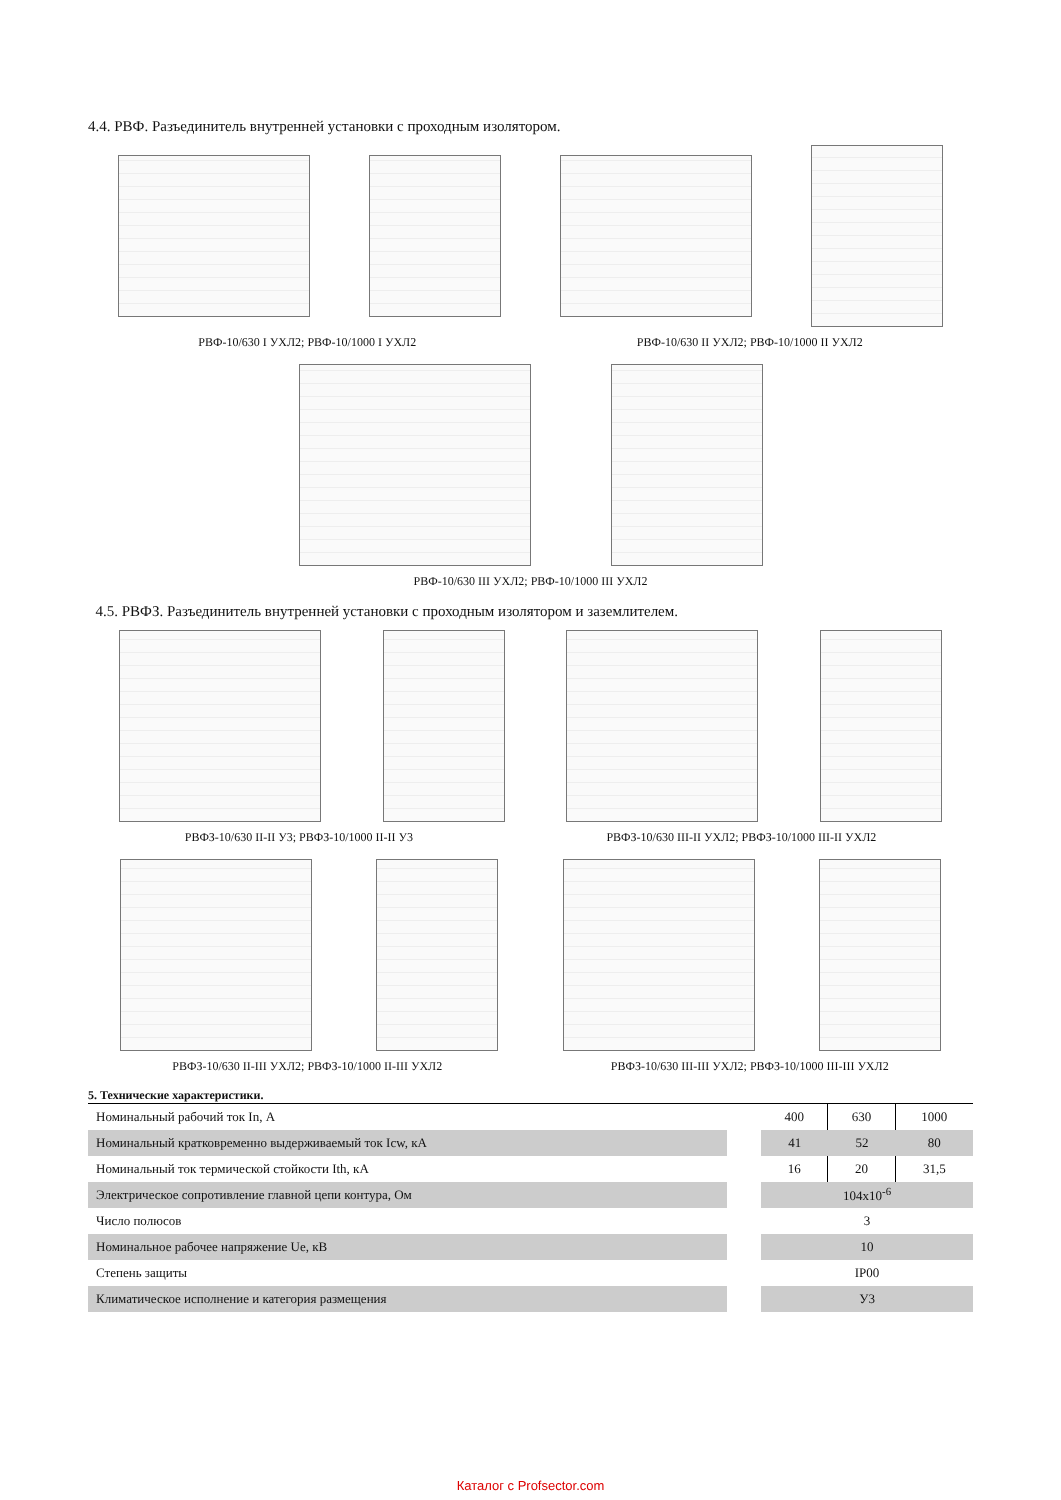4.4. РВФ. Разъединитель внутренней установки с проходным изолятором.
РВФ-10/630 I УХЛ2; РВФ-10/1000 I УХЛ2 РВФ-10/630 II УХЛ2; РВФ-10/1000 II УХЛ2
РВФ-10/630 III УХЛ2; РВФ-10/1000 III УХЛ2
4.5. РВФЗ. Разъединитель внутренней установки с проходным изолятором и заземлителем.
РВФЗ-10/630 II-II У3; РВФЗ-10/1000 II-II У3 РВФЗ-10/630 III-II УХЛ2; РВФЗ-10/1000 III-II УХЛ2
РВФЗ-10/630 II-III УХЛ2; РВФЗ-10/1000 II-III УХЛ2 РВФЗ-10/630 III-III УХЛ2; РВФЗ-10/1000 III-III УХЛ2
5. Технические характеристики.
| Номинальный рабочий ток In, А | | 400 | 630 | 1000 |
| Номинальный кратковременно выдерживаемый ток Icw, кА | | 41 | 52 | 80 |
| Номинальный ток термической стойкости Ith, кА | | 16 | 20 | 31,5 |
| Электрическое сопротивление главной цепи контура, Ом | | 104x10<sup>-6</sup> | | |
| Число полюсов | | 3 | | |
| Номинальное рабочее напряжение Ue, кВ | | 10 | | |
| Степень защиты | | IP00 | | |
| Климатическое исполнение и категория размещения | | У3 | | |
Каталог с Profsector.com